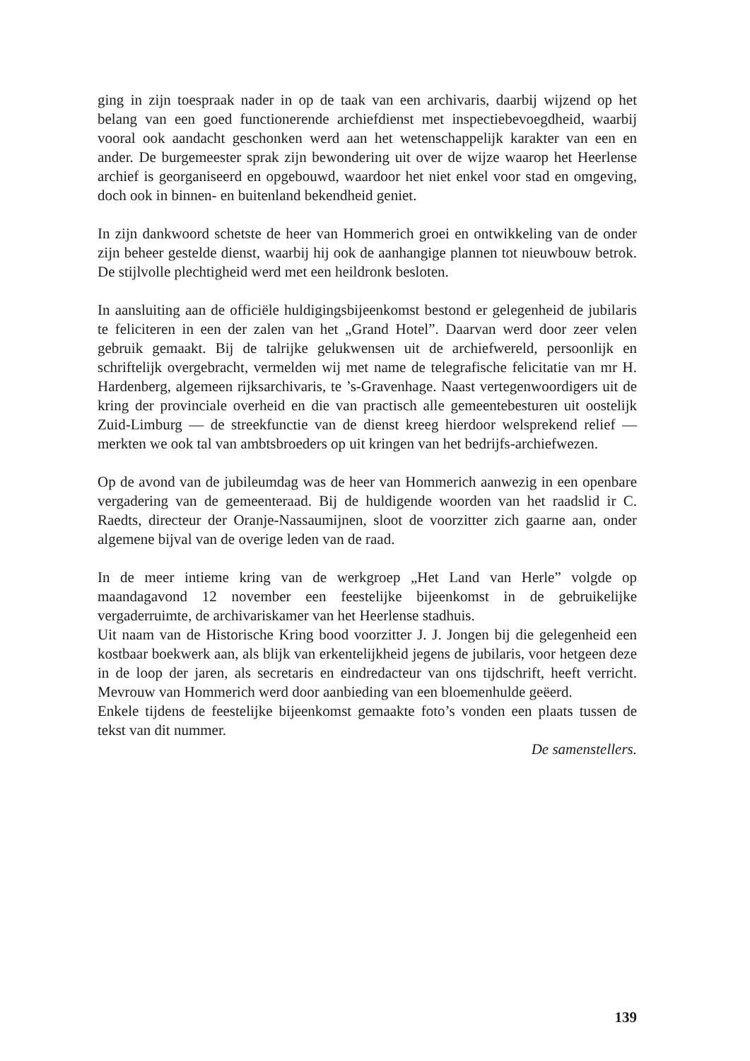ging in zijn toespraak nader in op de taak van een archivaris, daarbij wijzend op het belang van een goed functionerende archiefdienst met inspectiebevoegdheid, waarbij vooral ook aandacht geschonken werd aan het wetenschappelijk karakter van een en ander. De burgemeester sprak zijn bewondering uit over de wijze waarop het Heerlense archief is georganiseerd en opgebouwd, waardoor het niet enkel voor stad en omgeving, doch ook in binnen- en buitenland bekendheid geniet.
In zijn dankwoord schetste de heer van Hommerich groei en ontwikkeling van de onder zijn beheer gestelde dienst, waarbij hij ook de aanhangige plannen tot nieuwbouw betrok. De stijlvolle plechtigheid werd met een heildronk besloten.
In aansluiting aan de officiële huldigingsbijeenkomst bestond er gelegenheid de jubilaris te feliciteren in een der zalen van het „Grand Hotel”. Daarvan werd door zeer velen gebruik gemaakt. Bij de talrijke gelukwensen uit de archiefwereld, persoonlijk en schriftelijk overgebracht, vermelden wij met name de telegrafische felicitatie van mr H. Hardenberg, algemeen rijksarchivaris, te ’s-Gravenhage. Naast vertegenwoordigers uit de kring der provinciale overheid en die van practisch alle gemeentebesturen uit oostelijk Zuid-Limburg — de streekfunctie van de dienst kreeg hierdoor welsprekend relief — merkten we ook tal van ambtsbroeders op uit kringen van het bedrijfs-archiefwezen.
Op de avond van de jubileumdag was de heer van Hommerich aanwezig in een openbare vergadering van de gemeenteraad. Bij de huldigende woorden van het raadslid ir C. Raedts, directeur der Oranje-Nassaumijnen, sloot de voorzitter zich gaarne aan, onder algemene bijval van de overige leden van de raad.
In de meer intieme kring van de werkgroep „Het Land van Herle” volgde op maandagavond 12 november een feestelijke bijeenkomst in de gebruikelijke vergaderruimte, de archivariskamer van het Heerlense stadhuis.
Uit naam van de Historische Kring bood voorzitter J. J. Jongen bij die gelegenheid een kostbaar boekwerk aan, als blijk van erkentelijkheid jegens de jubilaris, voor hetgeen deze in de loop der jaren, als secretaris en eindredacteur van ons tijdschrift, heeft verricht. Mevrouw van Hommerich werd door aanbieding van een bloemenhulde geëerd.
Enkele tijdens de feestelijke bijeenkomst gemaakte foto’s vonden een plaats tussen de tekst van dit nummer.
De samenstellers.
139